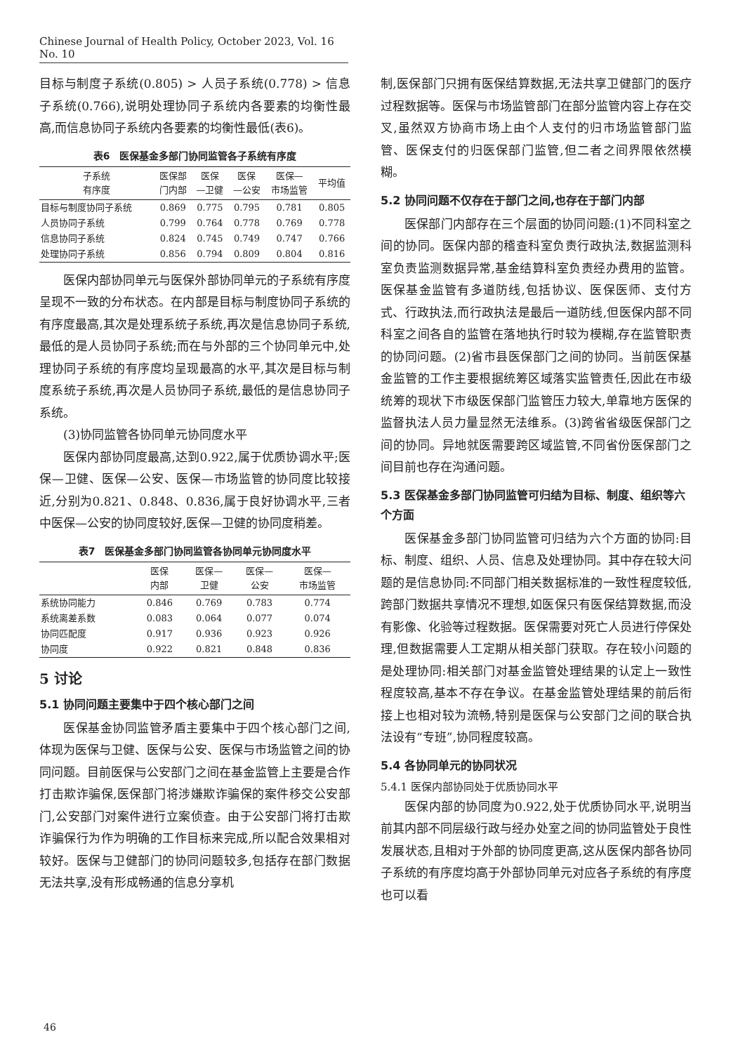Chinese Journal of Health Policy, October 2023, Vol. 16 No. 10
目标与制度子系统(0.805) > 人员子系统(0.778) > 信息子系统(0.766),说明处理协同子系统内各要素的均衡性最高,而信息协同子系统内各要素的均衡性最低(表6)。
表6　医保基金多部门协同监管各子系统有序度
| 子系统 有序度 | 医保部 门内部 | 医保 —卫健 | 医保 —公安 | 医保— 市场监管 | 平均值 |
| --- | --- | --- | --- | --- | --- |
| 目标与制度协同子系统 | 0.869 | 0.775 | 0.795 | 0.781 | 0.805 |
| 人员协同子系统 | 0.799 | 0.764 | 0.778 | 0.769 | 0.778 |
| 信息协同子系统 | 0.824 | 0.745 | 0.749 | 0.747 | 0.766 |
| 处理协同子系统 | 0.856 | 0.794 | 0.809 | 0.804 | 0.816 |
医保内部协同单元与医保外部协同单元的子系统有序度呈现不一致的分布状态。在内部是目标与制度协同子系统的有序度最高,其次是处理系统子系统,再次是信息协同子系统,最低的是人员协同子系统;而在与外部的三个协同单元中,处理协同子系统的有序度均呈现最高的水平,其次是目标与制度系统子系统,再次是人员协同子系统,最低的是信息协同子系统。
(3)协同监管各协同单元协同度水平
医保内部协同度最高,达到0.922,属于优质协调水平;医保—卫健、医保—公安、医保—市场监管的协同度比较接近,分别为0.821、0.848、0.836,属于良好协调水平,三者中医保—公安的协同度较好,医保—卫健的协同度稍差。
表7　医保基金多部门协同监管各协同单元协同度水平
| | 医保 内部 | 医保— 卫健 | 医保— 公安 | 医保— 市场监管 |
| --- | --- | --- | --- | --- |
| 系统协同能力 | 0.846 | 0.769 | 0.783 | 0.774 |
| 系统离差系数 | 0.083 | 0.064 | 0.077 | 0.074 |
| 协同匹配度 | 0.917 | 0.936 | 0.923 | 0.926 |
| 协同度 | 0.922 | 0.821 | 0.848 | 0.836 |
5 讨论
5.1 协同问题主要集中于四个核心部门之间
医保基金协同监管矛盾主要集中于四个核心部门之间,体现为医保与卫健、医保与公安、医保与市场监管之间的协同问题。目前医保与公安部门之间在基金监管上主要是合作打击欺诈骗保,医保部门将涉嫌欺诈骗保的案件移交公安部门,公安部门对案件进行立案侦查。由于公安部门将打击欺诈骗保行为作为明确的工作目标来完成,所以配合效果相对较好。医保与卫健部门的协同问题较多,包括存在部门数据无法共享,没有形成畅通的信息分享机
制,医保部门只拥有医保结算数据,无法共享卫健部门的医疗过程数据等。医保与市场监管部门在部分监管内容上存在交叉,虽然双方协商市场上由个人支付的归市场监管部门监管、医保支付的归医保部门监管,但二者之间界限依然模糊。
5.2 协同问题不仅存在于部门之间,也存在于部门内部
医保部门内部存在三个层面的协同问题:(1)不同科室之间的协同。医保内部的稽查科室负责行政执法,数据监测科室负责监测数据异常,基金结算科室负责经办费用的监管。医保基金监管有多道防线,包括协议、医保医师、支付方式、行政执法,而行政执法是最后一道防线,但医保内部不同科室之间各自的监管在落地执行时较为模糊,存在监管职责的协同问题。(2)省市县医保部门之间的协同。当前医保基金监管的工作主要根据统筹区域落实监管责任,因此在市级统筹的现状下市级医保部门监管压力较大,单靠地方医保的监督执法人员力量显然无法维系。(3)跨省省级医保部门之间的协同。异地就医需要跨区域监管,不同省份医保部门之间目前也存在沟通问题。
5.3 医保基金多部门协同监管可归结为目标、制度、组织等六个方面
医保基金多部门协同监管可归结为六个方面的协同:目标、制度、组织、人员、信息及处理协同。其中存在较大问题的是信息协同:不同部门相关数据标准的一致性程度较低,跨部门数据共享情况不理想,如医保只有医保结算数据,而没有影像、化验等过程数据。医保需要对死亡人员进行停保处理,但数据需要人工定期从相关部门获取。存在较小问题的是处理协同:相关部门对基金监管处理结果的认定上一致性程度较高,基本不存在争议。在基金监管处理结果的前后衔接上也相对较为流畅,特别是医保与公安部门之间的联合执法设有“专班”,协同程度较高。
5.4 各协同单元的协同状况
5.4.1 医保内部协同处于优质协同水平
医保内部的协同度为0.922,处于优质协同水平,说明当前其内部不同层级行政与经办处室之间的协同监管处于良性发展状态,且相对于外部的协同度更高,这从医保内部各协同子系统的有序度均高于外部协同单元对应各子系统的有序度也可以看
46